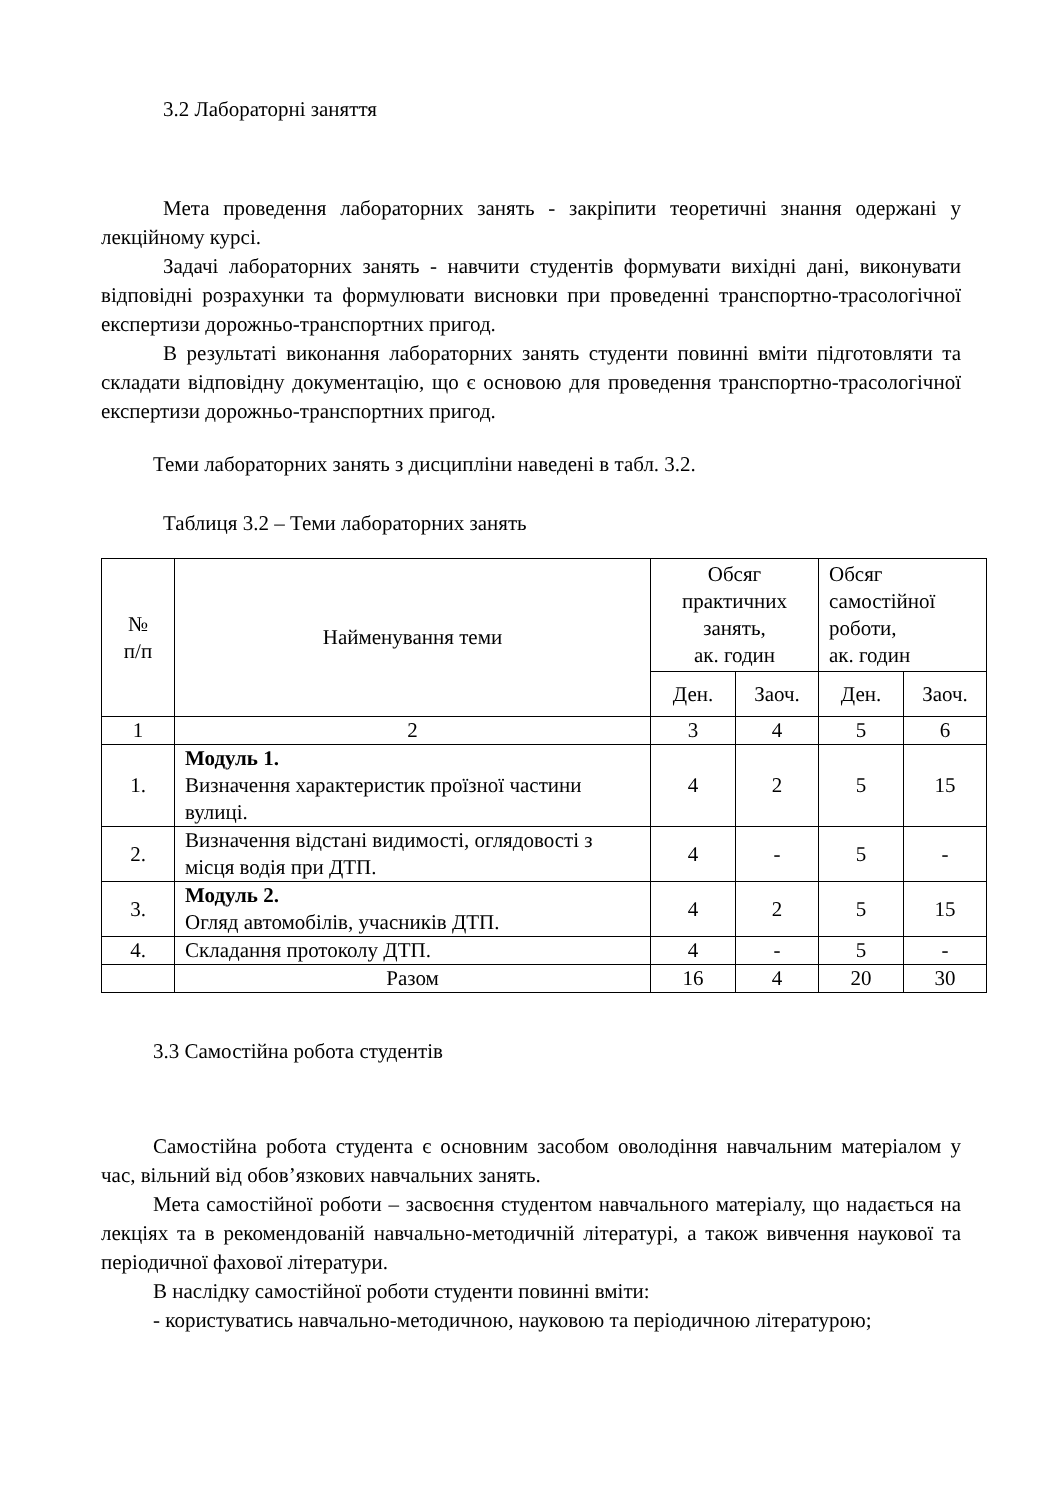3.2 Лабораторні заняття
Мета проведення лабораторних занять - закріпити теоретичні знання одержані у лекційному курсі.
Задачі лабораторних занять - навчити студентів формувати вихідні дані, виконувати відповідні розрахунки та формулювати висновки при проведенні транспортно-трасологічної експертизи дорожньо-транспортних пригод.
В результаті виконання лабораторних занять студенти повинні вміти підготовляти та складати відповідну документацію, що є основою для проведення транспортно-трасологічної експертизи дорожньо-транспортних пригод.
Теми лабораторних занять з дисципліни наведені в табл. 3.2.
Таблиця 3.2 – Теми лабораторних занять
| № п/п | Найменування теми | Обсяг практичних занять, ак. годин | | Обсяг самостійної роботи, ак. годин | |
| | | Ден. | Заоч. | Ден. | Заоч. |
| 1 | 2 | 3 | 4 | 5 | 6 |
| 1. | Модуль 1. Визначення характеристик проїзної частини вулиці. | 4 | 2 | 5 | 15 |
| 2. | Визначення відстані видимості, оглядовості з місця водія при ДТП. | 4 | - | 5 | - |
| 3. | Модуль 2. Огляд автомобілів, учасників ДТП. | 4 | 2 | 5 | 15 |
| 4. | Складання протоколу ДТП. | 4 | - | 5 | - |
| | Разом | 16 | 4 | 20 | 30 |
3.3 Самостійна робота студентів
Самостійна робота студента є основним засобом оволодіння навчальним матеріалом у час, вільний від обов’язкових навчальних занять.
Мета самостійної роботи – засвоєння студентом навчального матеріалу, що надається на лекціях та в рекомендованій навчально-методичній літературі, а також вивчення наукової та періодичної фахової літератури.
В наслідку самостійної роботи студенти повинні вміти:
- користуватись навчально-методичною, науковою та періодичною літературою;